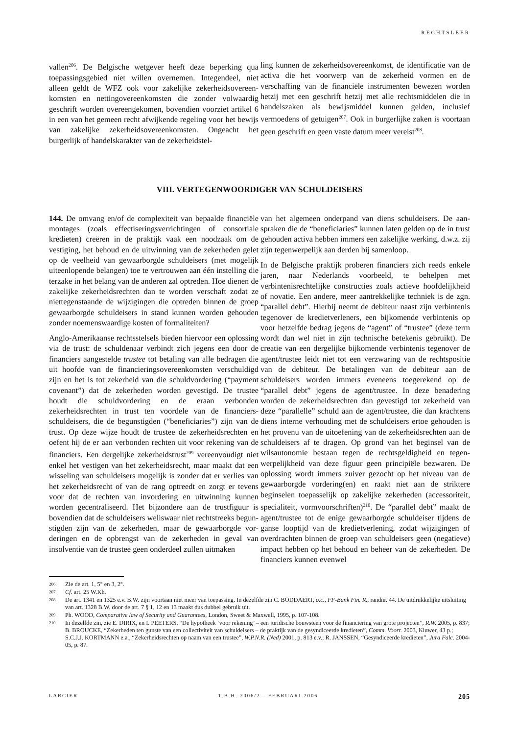RECHTSLEER
vallen<sup>206</sup>. De Belgische wetgever heeft deze beperking qua toepassingsgebied niet willen overnemen. Integendeel, niet alleen geldt de WFZ ook voor zakelijke zekerheidsovereen­komsten en nettingovereenkomsten die zonder volwaardig geschrift worden overeengekomen, bovendien voorziet arti­kel 6 in een van het gemeen recht afwijkende regeling voor het bewijs van zakelijke zekerheidsovereenkomsten. Onge­acht het burgerlijk of handelskarakter van de zekerheidstel-
ling kunnen de zekerheidsovereenkomst, de identificatie van de activa die het voorwerp van de zekerheid vormen en de verschaffing van de financiële instrumenten bewezen worden hetzij met een geschrift hetzij met alle rechtsmidde­len die in handelszaken als bewijsmiddel kunnen gelden, inclusief vermoedens of getuigen<sup>207</sup>. Ook in burgerlijke zaken is voortaan geen geschrift en geen vaste datum meer vereist<sup>208</sup>.
VIII. VERTEGENWOORDIGER VAN SCHULDEISERS
144. De omvang en/of de complexiteit van bepaalde finan­ciële montages (zoals effectiseringsverrichtingen of consor­tiale kredieten) creëren in de praktijk vaak een noodzaak om de vestiging, het behoud en de uitwinning van de zekerheden gelet op de veelheid van gewaarborgde schuldeisers (met mogelijk uiteenlopende belangen) toe te vertrouwen aan één instelling die terzake in het belang van de anderen zal optre­den. Hoe dienen de zakelijke zekerheidsrechten dan te wor­den verschaft zodat ze niettegenstaande de wijzigingen die optreden binnen de groep gewaarborgde schuldeisers in stand kunnen worden gehouden zonder noemenswaardige kosten of formaliteiten?
Anglo-Amerikaanse rechtsstelsels bieden hiervoor een oplossing via de trust: de schuldenaar verbindt zich jegens een door de financiers aangestelde trustee tot betaling van alle bedragen die uit hoofde van de financieringsovereen­komsten verschuldigd zijn en het is tot zekerheid van die schuldvordering (“payment covenant”) dat de zekerheden worden gevestigd. De trustee houdt die schuldvordering en de eraan verbonden zekerheidsrechten in trust ten voordele van de financiers-schuldeisers, die de begunstigden (“bene­ficiaries”) zijn van de trust. Op deze wijze houdt de trustee de zekerheidsrechten en oefent hij de er aan verbonden rech­ten uit voor rekening van de financiers. Een dergelijke zeker­heidstrust<sup>209</sup> vereenvoudigt niet enkel het vestigen van het zekerheidsrecht, maar maakt dat een wisseling van schuld­eisers mogelijk is zonder dat er verlies van het zekerheids­recht of van de rang optreedt en zorgt er tevens voor dat de rechten van invordering en uitwinning kunnen worden gecentraliseerd. Het bijzondere aan de trustfiguur is boven­dien dat de schuldeisers weliswaar niet rechtstreeks begun­stigden zijn van de zekerheden, maar de gewaarborgde vor­deringen en de opbrengst van de zekerheden in geval van insolventie van de trustee geen onderdeel zullen uitmaken
van het algemeen onderpand van diens schuldeisers. De aan­spraken die de “beneficiaries” kunnen laten gelden op de in trust gehouden activa hebben immers een zakelijke werking, d.w.z. zij zijn tegenwerpelijk aan derden bij samenloop.
In de Belgische praktijk proberen financiers zich reeds enkele jaren, naar Nederlands voorbeeld, te behelpen met verbintenisrechtelijke constructies zoals actieve hoofdelijk­heid of novatie. Een andere, meer aantrekkelijke techniek is de zgn. “parallel debt”. Hierbij neemt de debiteur naast zijn verbintenis tegenover de kredietverleners, een bijkomende verbintenis op voor hetzelfde bedrag jegens de “agent” of “trustee” (deze term wordt dan wel niet in zijn technische betekenis gebruikt). De creatie van een dergelijke bijko­mende verbintenis tegenover de agent/trustee leidt niet tot een verzwaring van de rechtspositie van de debiteur. De betalingen van de debiteur aan de schuldeisers worden immers eveneens toegerekend op de “parallel debt” jegens de agent/trustee. In deze benadering worden de zekerheids­rechten dan gevestigd tot zekerheid van deze “parallelle” schuld aan de agent/trustee, die dan krachtens diens interne verhouding met de schuldeisers ertoe gehouden is het pro­venu van de uitoefening van de zekerheidsrechten aan de schuldeisers af te dragen. Op grond van het beginsel van de wilsautonomie bestaan tegen de rechtsgeldigheid en tegen­werpelijkheid van deze figuur geen principiële bezwaren. De oplossing wordt immers zuiver gezocht op het niveau van de gewaarborgde vordering(en) en raakt niet aan de striktere beginselen toepasselijk op zakelijke zekerheden (accessori­teit, specialiteit, vormvoorschriften)<sup>210</sup>. De “parallel debt” maakt de agent/trustee tot de enige gewaarborgde schuld­eiser tijdens de ganse looptijd van de kredietverlening, zodat wijzigingen of overdrachten binnen de groep van schuld­eisers geen (negatieve) impact hebben op het behoud en beheer van de zekerheden. De financiers kunnen evenwel
206. Zie de art. 1, 5° en 3, 2°.
207. Cf. art. 25 W.Kh.
208. De art. 1341 en 1325 e.v. B.W. zijn voortaan niet meer van toepassing. In dezelfde zin C. BODDAERT, o.c., FF-Bank Fin. R., randnr. 44. De uitdrukke­lijke uitsluiting van art. 1328 B.W. door de art. 7 § 1, 12 en 13 maakt dus dubbel gebruik uit.
209. Ph. WOOD, Comparative law of Security and Guarantees, London, Sweet & Maxwell, 1995, p. 107-108.
210. In dezelfde zin, zie E. DIRIX, en I. PEETERS, “De hypotheek ‘voor rekening’ – een juridische bouwsteen voor de financiering van grote projecten”, R.W. 2005, p. 837; B. BROUCKE, “Zekerheden ten gunste van een collectiviteit van schuldeisers – de praktijk van de gesyndiceerde kredieten”, Comm. Voorr. 2003, Kluwer, 43 p.; S.C.J.J. KORTMANN e.a., “Zekerheidsrechten op naam van een trustee”, W.P.N.R. (Ned) 2001, p. 813 e.v.; R. JANSSEN, “Gesyndiceerde kredieten”, Jura Falc. 2004-05, p. 87.
LARCIER T.B.H. 2006/2 – FEBRUARI 2006 205